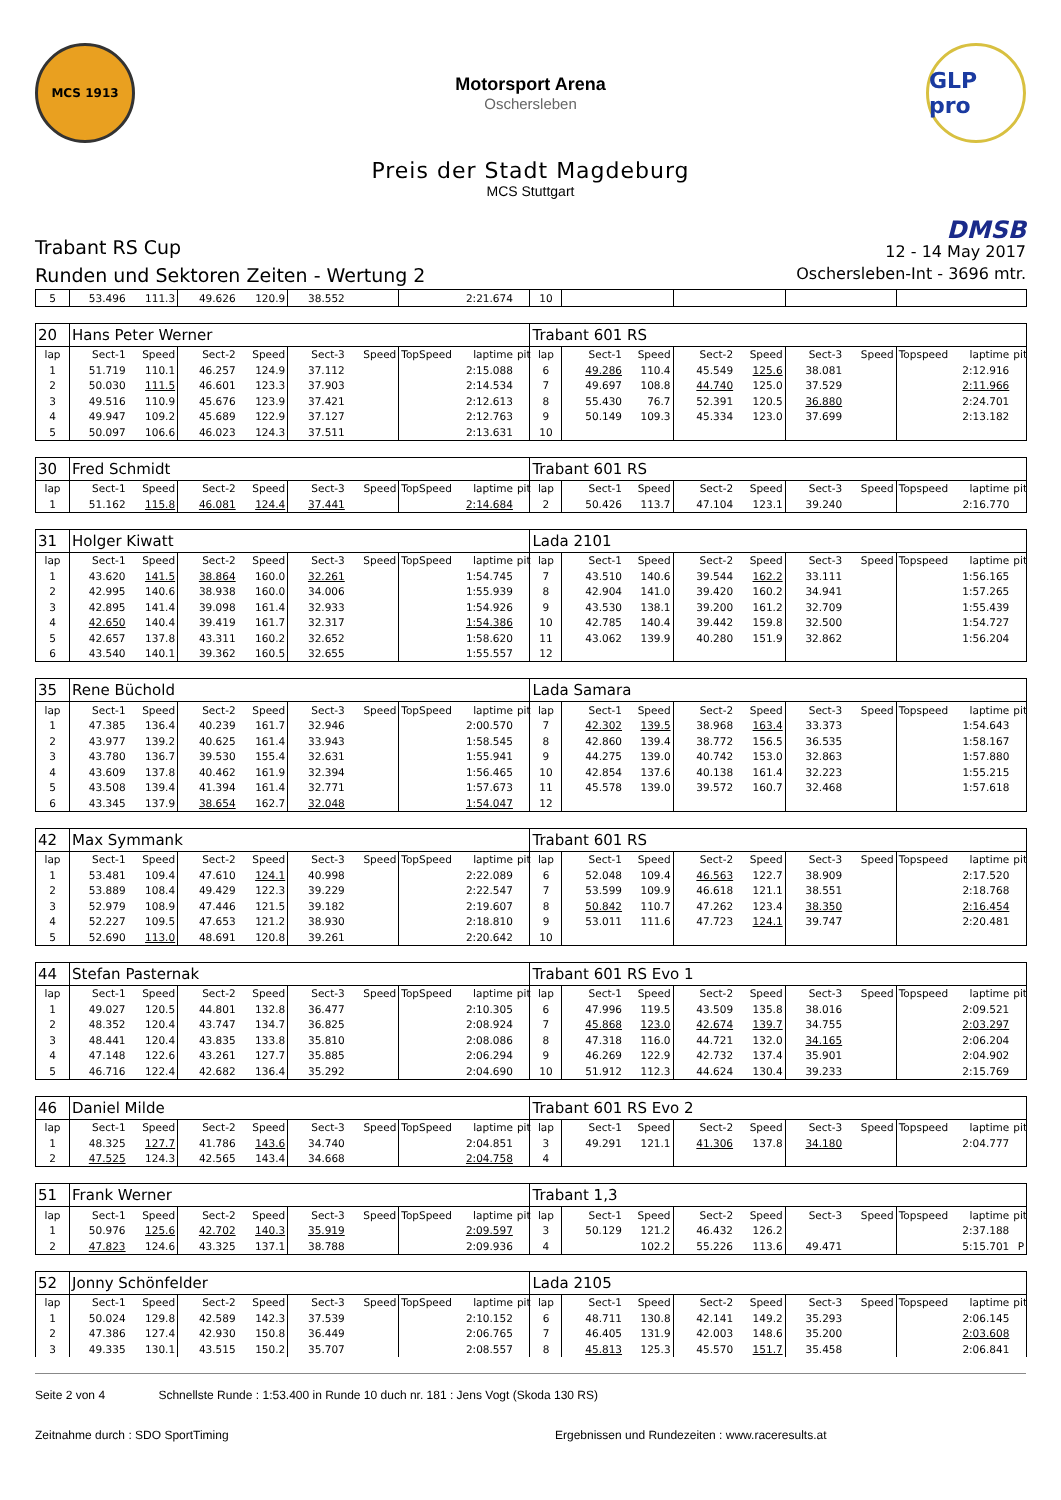MCS 1913
Motorsport Arena
Oschersleben
GLP pro
Preis der Stadt Magdeburg
MCS Stuttgart
Trabant RS Cup
Runden und Sektoren Zeiten - Wertung 2
DMSB
12 - 14 May 2017
Oschersleben-Int - 3696 mtr.
| 5 | 53.496 | 111.3 | 49.626 | 120.9 | 38.552 | | | 2:21.674 | | 10 | | | | | | | | | |
| 20 | Hans Peter Werner | | | | | | | | | Trabant 601 RS | | | | | | | | | |
| lap | Sect-1 | Speed | Sect-2 | Speed | Sect-3 | Speed | TopSpeed | laptime | pit | lap | Sect-1 | Speed | Sect-2 | Speed | Sect-3 | Speed | Topspeed | laptime | pit |
| 1 | 51.719 | 110.1 | 46.257 | 124.9 | 37.112 | | | 2:15.088 | | 6 | 49.286 | 110.4 | 45.549 | 125.6 | 38.081 | | | 2:12.916 | |
| 2 | 50.030 | 111.5 | 46.601 | 123.3 | 37.903 | | | 2:14.534 | | 7 | 49.697 | 108.8 | 44.740 | 125.0 | 37.529 | | | 2:11.966 | |
| 3 | 49.516 | 110.9 | 45.676 | 123.9 | 37.421 | | | 2:12.613 | | 8 | 55.430 | 76.7 | 52.391 | 120.5 | 36.880 | | | 2:24.701 | |
| 4 | 49.947 | 109.2 | 45.689 | 122.9 | 37.127 | | | 2:12.763 | | 9 | 50.149 | 109.3 | 45.334 | 123.0 | 37.699 | | | 2:13.182 | |
| 5 | 50.097 | 106.6 | 46.023 | 124.3 | 37.511 | | | 2:13.631 | | 10 | | | | | | | | | |
| 30 | Fred Schmidt | | | | | | | | | Trabant 601 RS | | | | | | | | | |
| lap | Sect-1 | Speed | Sect-2 | Speed | Sect-3 | Speed | TopSpeed | laptime | pit | lap | Sect-1 | Speed | Sect-2 | Speed | Sect-3 | Speed | Topspeed | laptime | pit |
| 1 | 51.162 | 115.8 | 46.081 | 124.4 | 37.441 | | | 2:14.684 | | 2 | 50.426 | 113.7 | 47.104 | 123.1 | 39.240 | | | 2:16.770 | |
| 31 | Holger Kiwatt | | | | | | | | | Lada 2101 | | | | | | | | | |
| lap | Sect-1 | Speed | Sect-2 | Speed | Sect-3 | Speed | TopSpeed | laptime | pit | lap | Sect-1 | Speed | Sect-2 | Speed | Sect-3 | Speed | Topspeed | laptime | pit |
| 1 | 43.620 | 141.5 | 38.864 | 160.0 | 32.261 | | | 1:54.745 | | 7 | 43.510 | 140.6 | 39.544 | 162.2 | 33.111 | | | 1:56.165 | |
| 2 | 42.995 | 140.6 | 38.938 | 160.0 | 34.006 | | | 1:55.939 | | 8 | 42.904 | 141.0 | 39.420 | 160.2 | 34.941 | | | 1:57.265 | |
| 3 | 42.895 | 141.4 | 39.098 | 161.4 | 32.933 | | | 1:54.926 | | 9 | 43.530 | 138.1 | 39.200 | 161.2 | 32.709 | | | 1:55.439 | |
| 4 | 42.650 | 140.4 | 39.419 | 161.7 | 32.317 | | | 1:54.386 | | 10 | 42.785 | 140.4 | 39.442 | 159.8 | 32.500 | | | 1:54.727 | |
| 5 | 42.657 | 137.8 | 43.311 | 160.2 | 32.652 | | | 1:58.620 | | 11 | 43.062 | 139.9 | 40.280 | 151.9 | 32.862 | | | 1:56.204 | |
| 6 | 43.540 | 140.1 | 39.362 | 160.5 | 32.655 | | | 1:55.557 | | 12 | | | | | | | | | |
| 35 | Rene Büchold | | | | | | | | | Lada Samara | | | | | | | | | |
| lap | Sect-1 | Speed | Sect-2 | Speed | Sect-3 | Speed | TopSpeed | laptime | pit | lap | Sect-1 | Speed | Sect-2 | Speed | Sect-3 | Speed | Topspeed | laptime | pit |
| 1 | 47.385 | 136.4 | 40.239 | 161.7 | 32.946 | | | 2:00.570 | | 7 | 42.302 | 139.5 | 38.968 | 163.4 | 33.373 | | | 1:54.643 | |
| 2 | 43.977 | 139.2 | 40.625 | 161.4 | 33.943 | | | 1:58.545 | | 8 | 42.860 | 139.4 | 38.772 | 156.5 | 36.535 | | | 1:58.167 | |
| 3 | 43.780 | 136.7 | 39.530 | 155.4 | 32.631 | | | 1:55.941 | | 9 | 44.275 | 139.0 | 40.742 | 153.0 | 32.863 | | | 1:57.880 | |
| 4 | 43.609 | 137.8 | 40.462 | 161.9 | 32.394 | | | 1:56.465 | | 10 | 42.854 | 137.6 | 40.138 | 161.4 | 32.223 | | | 1:55.215 | |
| 5 | 43.508 | 139.4 | 41.394 | 161.4 | 32.771 | | | 1:57.673 | | 11 | 45.578 | 139.0 | 39.572 | 160.7 | 32.468 | | | 1:57.618 | |
| 6 | 43.345 | 137.9 | 38.654 | 162.7 | 32.048 | | | 1:54.047 | | 12 | | | | | | | | | |
| 42 | Max Symmank | | | | | | | | | Trabant 601 RS | | | | | | | | | |
| lap | Sect-1 | Speed | Sect-2 | Speed | Sect-3 | Speed | TopSpeed | laptime | pit | lap | Sect-1 | Speed | Sect-2 | Speed | Sect-3 | Speed | Topspeed | laptime | pit |
| 1 | 53.481 | 109.4 | 47.610 | 124.1 | 40.998 | | | 2:22.089 | | 6 | 52.048 | 109.4 | 46.563 | 122.7 | 38.909 | | | 2:17.520 | |
| 2 | 53.889 | 108.4 | 49.429 | 122.3 | 39.229 | | | 2:22.547 | | 7 | 53.599 | 109.9 | 46.618 | 121.1 | 38.551 | | | 2:18.768 | |
| 3 | 52.979 | 108.9 | 47.446 | 121.5 | 39.182 | | | 2:19.607 | | 8 | 50.842 | 110.7 | 47.262 | 123.4 | 38.350 | | | 2:16.454 | |
| 4 | 52.227 | 109.5 | 47.653 | 121.2 | 38.930 | | | 2:18.810 | | 9 | 53.011 | 111.6 | 47.723 | 124.1 | 39.747 | | | 2:20.481 | |
| 5 | 52.690 | 113.0 | 48.691 | 120.8 | 39.261 | | | 2:20.642 | | 10 | | | | | | | | | |
| 44 | Stefan Pasternak | | | | | | | | | Trabant 601 RS Evo 1 | | | | | | | | | |
| lap | Sect-1 | Speed | Sect-2 | Speed | Sect-3 | Speed | TopSpeed | laptime | pit | lap | Sect-1 | Speed | Sect-2 | Speed | Sect-3 | Speed | Topspeed | laptime | pit |
| 1 | 49.027 | 120.5 | 44.801 | 132.8 | 36.477 | | | 2:10.305 | | 6 | 47.996 | 119.5 | 43.509 | 135.8 | 38.016 | | | 2:09.521 | |
| 2 | 48.352 | 120.4 | 43.747 | 134.7 | 36.825 | | | 2:08.924 | | 7 | 45.868 | 123.0 | 42.674 | 139.7 | 34.755 | | | 2:03.297 | |
| 3 | 48.441 | 120.4 | 43.835 | 133.8 | 35.810 | | | 2:08.086 | | 8 | 47.318 | 116.0 | 44.721 | 132.0 | 34.165 | | | 2:06.204 | |
| 4 | 47.148 | 122.6 | 43.261 | 127.7 | 35.885 | | | 2:06.294 | | 9 | 46.269 | 122.9 | 42.732 | 137.4 | 35.901 | | | 2:04.902 | |
| 5 | 46.716 | 122.4 | 42.682 | 136.4 | 35.292 | | | 2:04.690 | | 10 | 51.912 | 112.3 | 44.624 | 130.4 | 39.233 | | | 2:15.769 | |
| 46 | Daniel Milde | | | | | | | | | Trabant 601 RS Evo 2 | | | | | | | | | |
| lap | Sect-1 | Speed | Sect-2 | Speed | Sect-3 | Speed | TopSpeed | laptime | pit | lap | Sect-1 | Speed | Sect-2 | Speed | Sect-3 | Speed | Topspeed | laptime | pit |
| 1 | 48.325 | 127.7 | 41.786 | 143.6 | 34.740 | | | 2:04.851 | | 3 | 49.291 | 121.1 | 41.306 | 137.8 | 34.180 | | | 2:04.777 | |
| 2 | 47.525 | 124.3 | 42.565 | 143.4 | 34.668 | | | 2:04.758 | | 4 | | | | | | | | | |
| 51 | Frank Werner | | | | | | | | | Trabant 1,3 | | | | | | | | | |
| lap | Sect-1 | Speed | Sect-2 | Speed | Sect-3 | Speed | TopSpeed | laptime | pit | lap | Sect-1 | Speed | Sect-2 | Speed | Sect-3 | Speed | Topspeed | laptime | pit |
| 1 | 50.976 | 125.6 | 42.702 | 140.3 | 35.919 | | | 2:09.597 | | 3 | 50.129 | 121.2 | 46.432 | 126.2 | | | | 2:37.188 | |
| 2 | 47.823 | 124.6 | 43.325 | 137.1 | 38.788 | | | 2:09.936 | | 4 | | 102.2 | 55.226 | 113.6 | 49.471 | | | 5:15.701 | P |
| 52 | Jonny Schönfelder | | | | | | | | | Lada 2105 | | | | | | | | | |
| lap | Sect-1 | Speed | Sect-2 | Speed | Sect-3 | Speed | TopSpeed | laptime | pit | lap | Sect-1 | Speed | Sect-2 | Speed | Sect-3 | Speed | Topspeed | laptime | pit |
| 1 | 50.024 | 129.8 | 42.589 | 142.3 | 37.539 | | | 2:10.152 | | 6 | 48.711 | 130.8 | 42.141 | 149.2 | 35.293 | | | 2:06.145 | |
| 2 | 47.386 | 127.4 | 42.930 | 150.8 | 36.449 | | | 2:06.765 | | 7 | 46.405 | 131.9 | 42.003 | 148.6 | 35.200 | | | 2:03.608 | |
| 3 | 49.335 | 130.1 | 43.515 | 150.2 | 35.707 | | | 2:08.557 | | 8 | 45.813 | 125.3 | 45.570 | 151.7 | 35.458 | | | 2:06.841 | |
Seite 2 von 4 Schnellste Runde : 1:53.400 in Runde 10 duch nr. 181 : Jens Vogt (Skoda 130 RS)
Zeitnahme durch : SDO SportTiming Ergebnissen und Rundezeiten : www.raceresults.at